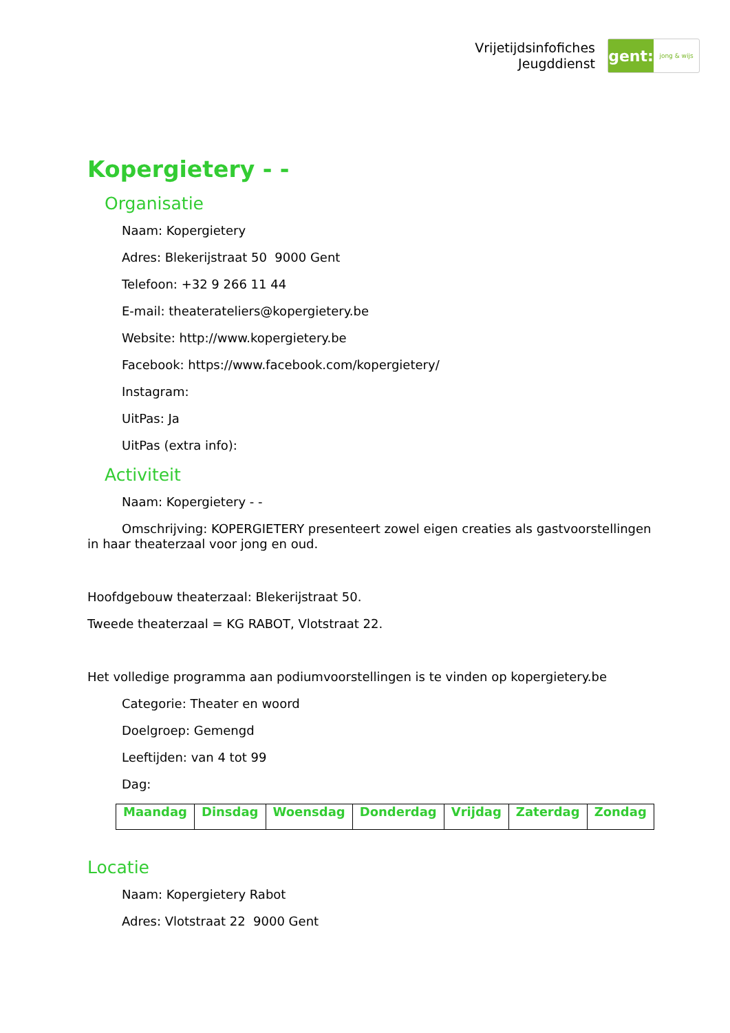Vrijetijdsinfofiches
Jeugddienst
gent:
jong & wijs
Kopergietery - -
Organisatie
Naam: Kopergietery
Adres: Blekerijstraat 50 9000 Gent
Telefoon: +32 9 266 11 44
E-mail: theaterateliers@kopergietery.be
Website: http://www.kopergietery.be
Facebook: https://www.facebook.com/kopergietery/
Instagram:
UitPas: Ja
UitPas (extra info):
Activiteit
Naam: Kopergietery - -
Omschrijving: KOPERGIETERY presenteert zowel eigen creaties als gastvoorstellingen in haar theaterzaal voor jong en oud.
Hoofdgebouw theaterzaal: Blekerijstraat 50.
Tweede theaterzaal = KG RABOT, Vlotstraat 22.
Het volledige programma aan podiumvoorstellingen is te vinden op kopergietery.be
Categorie: Theater en woord
Doelgroep: Gemengd
Leeftijden: van 4 tot 99
Dag:
| Maandag | Dinsdag | Woensdag | Donderdag | Vrijdag | Zaterdag | Zondag |
Locatie
Naam: Kopergietery Rabot
Adres: Vlotstraat 22 9000 Gent